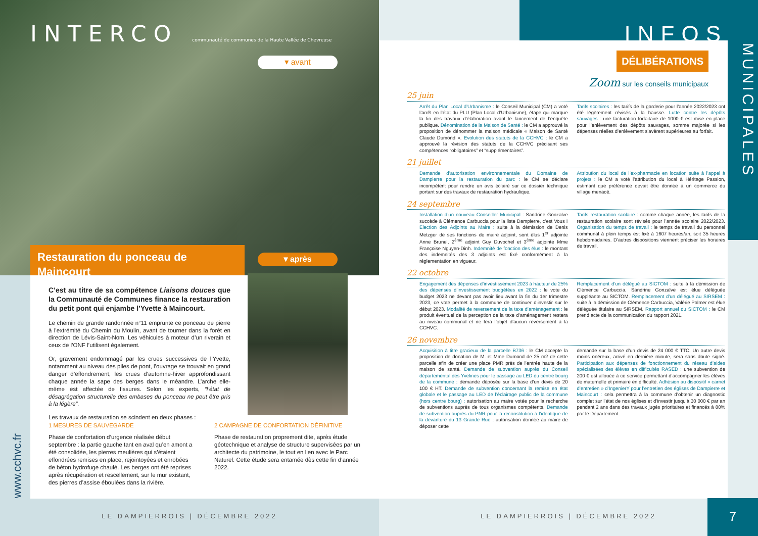INTERCO communauté de communes de la Haute Vallée de Chevreuse
▾ avant
Restauration du ponceau de Maincourt
▾ après
C’est au titre de sa compétence Liaisons douces que la Communauté de Communes finance la restauration du petit pont qui enjambe l’Yvette à Maincourt.
Le chemin de grande randonnée n°11 emprunte ce ponceau de pierre à l’extrémité du Chemin du Moulin, avant de tourner dans la forêt en direction de Lévis-Saint-Nom. Les véhicules à moteur d’un riverain et ceux de l’ONF l’utilisent également.
Or, gravement endommagé par les crues successives de l’Yvette, notamment au niveau des piles de pont, l’ouvrage se trouvait en grand danger d’effondrement, les crues d’automne-hiver approfondissant chaque année la sape des berges dans le méandre. L’arche elle-même est affectée de fissures. Selon les experts, “l’état de désagrégation structurelle des embases du ponceau ne peut être pris à la légère”.
Les travaux de restauration se scindent en deux phases :
1 MESURES DE SAUVEGARDE
Phase de confortation d’urgence réalisée début septembre : la partie gauche tant en aval qu’en amont a été consolidée, les pierres meulières qui s’étaient effondrées remises en place, rejointoyées et enrobées de béton hydrofuge chaulé. Les berges ont été reprises après récupération et rescellement, sur le mur existant, des pierres d’assise éboulées dans la rivière.
2 CAMPAGNE DE CONFORTATION DÉFINITIVE
Phase de restauration proprement dite, après étude géotechnique et analyse de structure supervisées par un architecte du patrimoine, le tout en lien avec le Parc Naturel. Cette étude sera entamée dès cette fin d’année 2022.
www.cchvc.fr
LE DAMPIERROIS | DÉCEMBRE 2022
INFOS
MUNICIPALES
DÉLIBÉRATIONS
Zoom sur les conseils municipaux
25 juin
Arrêt du Plan Local d’Urbanisme : le Conseil Municipal (CM) a voté l’arrêt en l’état du PLU (Plan Local d’Urbanisme), étape qui marque la fin des travaux d’élaboration avant le lancement de l’enquête publique. Dénomination de la Maison de Santé : le CM a approuvé la proposition de dénommer la maison médicale « Maison de Santé Claude Dumond ». Evolution des statuts de la CCHVC : le CM a approuvé la révision des statuts de la CCHVC précisant ses compétences “obligatoires” et “supplémentaires”.
Tarifs scolaires : les tarifs de la garderie pour l’année 2022/2023 ont été légèrement révisés à la hausse. Lutte contre les dépôts sauvages : une facturation forfaitaire de 1000 € est mise en place pour l’enlèvement des dépôts sauvages, somme majorée si les dépenses réelles d’enlèvement s’avèrent supérieures au forfait.
21 juillet
Demande d’autorisation environnementale du Domaine de Dampierre pour la restauration du parc : le CM se déclare incompétent pour rendre un avis éclairé sur ce dossier technique portant sur des travaux de restauration hydraulique.
Attribution du local de l’ex-pharmacie en location suite à l’appel à projets : le CM a voté l’attribution du local à Héritage Passion, estimant que préférence devait être donnée à un commerce du village menacé.
24 septembre
Installation d’un nouveau Conseiller Municipal : Sandrine Gonzalve succède à Clémence Carbuccia pour la liste Dampierre, c’est Vous ! Election des Adjoints au Maire : suite à la démission de Denis Metzger de ses fonctions de maire adjoint, sont élus 1<sup>er</sup> adjointe Anne Brunel, 2<sup>ème</sup> adjoint Guy Duvochel et 3<sup>ème</sup> adjointe Mme Françoise Nguyen-Dinh. Indemnité de fonction des élus : le montant des indemnités des 3 adjoints est fixé conformément à la réglementation en vigueur.
Tarifs restauration scolaire : comme chaque année, les tarifs de la restauration scolaire sont révisés pour l’année scolaire 2022/2023. Organisation du temps de travail : le temps de travail du personnel communal à plein temps est fixé à 1607 heures/an, soit 35 heures hebdomadaires. D’autres dispositions viennent préciser les horaires de travail.
22 octobre
Engagement des dépenses d’investissement 2023 à hauteur de 25% des dépenses d’investissement budgétées en 2022 : le vote du budget 2023 ne devant pas avoir lieu avant la fin du 1er trimestre 2023, ce vote permet à la commune de continuer d’investir sur le début 2023. Modalité de reversement de la taxe d’aménagement : le produit éventuel de la perception de la taxe d’aménagement restera au niveau communal et ne fera l’objet d’aucun reversement à la CCHVC.
Remplacement d’un délégué au SICTOM : suite à la démission de Clémence Carbuccia, Sandrine Gonzalve est élue déléguée suppléante au SICTOM. Remplacement d’un délégué au SIRSEM : suite à la démission de Clémence Carbuccia, Valérie Palmer est élue déléguée titulaire au SIRSEM. Rapport annuel du SICTOM : le CM prend acte de la communication du rapport 2021.
26 novembre
Acquisition à titre gracieux de la parcelle B736 : le CM accepte la proposition de donation de M. et Mme Dumond de 25 m2 de cette parcelle afin de créer une place PMR près de l’entrée haute de la maison de santé. Demande de subvention auprès du Conseil départemental des Yvelines pour le passage au LED du centre bourg de la commune : demande déposée sur la base d’un devis de 20 100 € HT. Demande de subvention concernant la remise en état globale et le passage au LED de l’éclairage public de la commune (hors centre bourg) : autorisation au maire votée pour la recherche de subventions auprès de tous organismes compétents. Demande de subvention auprès du PNR pour la reconstitution à l’identique de la devanture du 13 Grande Rue : autorisation donnée au maire de déposer cette
demande sur la base d’un devis de 24 000 € TTC. Un autre devis moins onéreux, arrivé en dernière minute, sera sans doute signé. Participation aux dépenses de fonctionnement du réseau d’aides spécialisées des élèves en difficultés RASED : une subvention de 200 € est allouée à ce service permettant d’accompagner les élèves de maternelle et primaire en difficulté. Adhésion au dispositif « carnet d’entretien » d’IngenierY pour l’entretien des églises de Dampierre et Maincourt : cela permettra à la commune d’obtenir un diagnostic complet sur l’état de nos églises et d’investir jusqu’à 30 000 € par an pendant 2 ans dans des travaux jugés prioritaires et financés à 80% par le Département.
LE DAMPIERROIS | DÉCEMBRE 2022
7